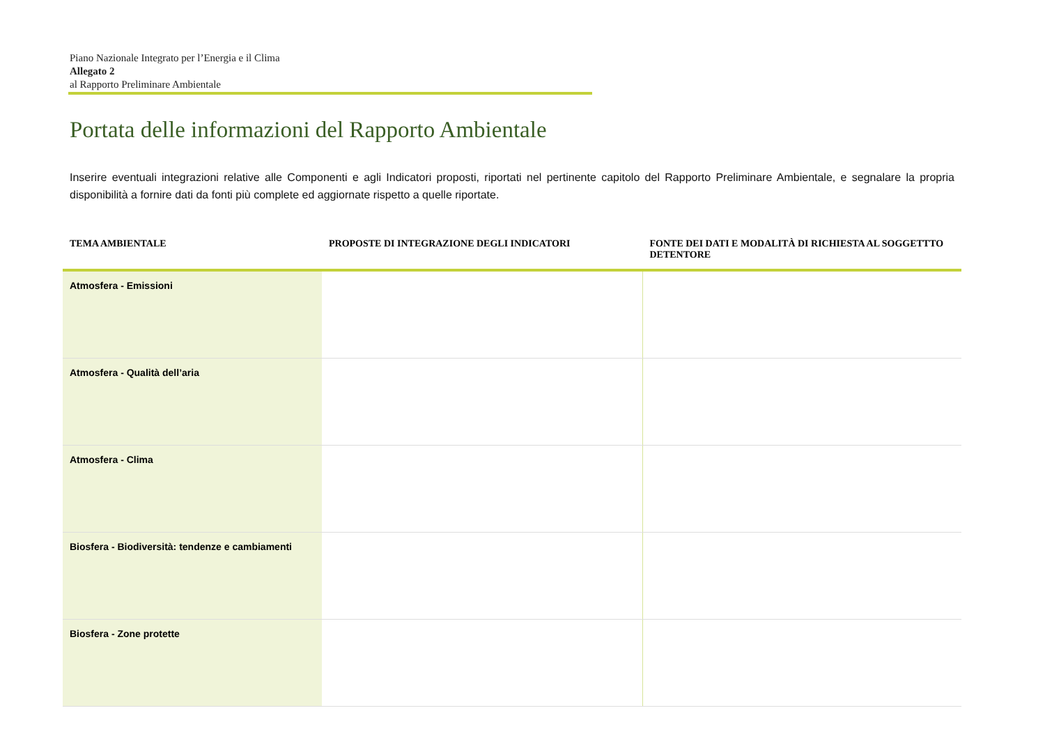Piano Nazionale Integrato per l’Energia e il Clima
Allegato 2
al Rapporto Preliminare Ambientale
Portata delle informazioni del Rapporto Ambientale
Inserire eventuali integrazioni relative alle Componenti e agli Indicatori proposti, riportati nel pertinente capitolo del Rapporto Preliminare Ambientale, e segnalare la propria disponibilità a fornire dati da fonti più complete ed aggiornate rispetto a quelle riportate.
| TEMA AMBIENTALE | PROPOSTE DI INTEGRAZIONE DEGLI INDICATORI | FONTE DEI DATI E MODALITÀ DI RICHIESTA AL SOGGETTTO DETENTORE |
| --- | --- | --- |
| Atmosfera - Emissioni | | |
| Atmosfera - Qualità dell’aria | | |
| Atmosfera - Clima | | |
| Biosfera - Biodiversità: tendenze e cambiamenti | | |
| Biosfera - Zone protette | | |